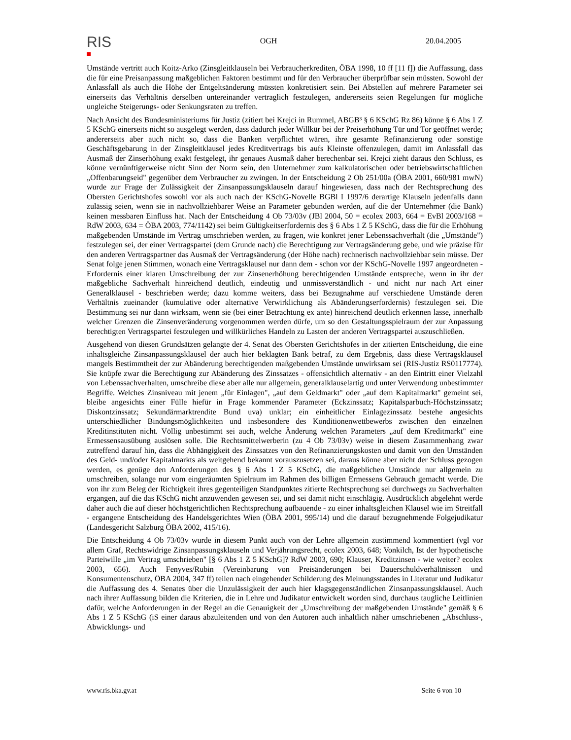RIS
OGH 20.04.2005
Umstände vertritt auch Koitz-Arko (Zinsgleitklauseln bei Verbraucherkrediten, ÖBA 1998, 10 ff [11 f]) die Auffassung, dass die für eine Preisanpassung maßgeblichen Faktoren bestimmt und für den Verbraucher überprüfbar sein müssten. Sowohl der Anlassfall als auch die Höhe der Entgeltsänderung müssten konkretisiert sein. Bei Abstellen auf mehrere Parameter sei einerseits das Verhältnis derselben untereinander vertraglich festzulegen, andererseits seien Regelungen für mögliche ungleiche Steigerungs- oder Senkungsraten zu treffen.
Nach Ansicht des Bundesministeriums für Justiz (zitiert bei Krejci in Rummel, ABGB³ § 6 KSchG Rz 86) könne § 6 Abs 1 Z 5 KSchG einerseits nicht so ausgelegt werden, dass dadurch jeder Willkür bei der Preiserhöhung Tür und Tor geöffnet werde; andererseits aber auch nicht so, dass die Banken verpflichtet wären, ihre gesamte Refinanzierung oder sonstige Geschäftsgebarung in der Zinsgleitklausel jedes Kreditvertrags bis aufs Kleinste offenzulegen, damit im Anlassfall das Ausmaß der Zinserhöhung exakt festgelegt, ihr genaues Ausmaß daher berechenbar sei. Krejci zieht daraus den Schluss, es könne vernünftigerweise nicht Sinn der Norm sein, den Unternehmer zum kalkulatorischen oder betriebswirtschaftlichen „Offenbarungseid" gegenüber dem Verbraucher zu zwingen. In der Entscheidung 2 Ob 251/00a (ÖBA 2001, 660/981 mwN) wurde zur Frage der Zulässigkeit der Zinsanpassungsklauseln darauf hingewiesen, dass nach der Rechtsprechung des Obersten Gerichtshofes sowohl vor als auch nach der KSchG-Novelle BGBl I 1997/6 derartige Klauseln jedenfalls dann zulässig seien, wenn sie in nachvollziehbarer Weise an Parameter gebunden werden, auf die der Unternehmer (die Bank) keinen messbaren Einfluss hat. Nach der Entscheidung 4 Ob 73/03v (JBl 2004, 50 = ecolex 2003, 664 = EvBl 2003/168 = RdW 2003, 634 = ÖBA 2003, 774/1142) sei beim Gültigkeitserfordernis des § 6 Abs 1 Z 5 KSchG, dass die für die Erhöhung maßgebenden Umstände im Vertrag umschrieben werden, zu fragen, wie konkret jener Lebenssachverhalt (die „Umstände") festzulegen sei, der einer Vertragspartei (dem Grunde nach) die Berechtigung zur Vertragsänderung gebe, und wie präzise für den anderen Vertragspartner das Ausmaß der Vertragsänderung (der Höhe nach) rechnerisch nachvollziehbar sein müsse. Der Senat folge jenen Stimmen, wonach eine Vertragsklausel nur dann dem - schon vor der KSchG-Novelle 1997 angeordneten - Erfordernis einer klaren Umschreibung der zur Zinsenerhöhung berechtigenden Umstände entspreche, wenn in ihr der maßgebliche Sachverhalt hinreichend deutlich, eindeutig und unmissverständlich - und nicht nur nach Art einer Generalklausel - beschrieben werde; dazu komme weiters, dass bei Bezugnahme auf verschiedene Umstände deren Verhältnis zueinander (kumulative oder alternative Verwirklichung als Abänderungserfordernis) festzulegen sei. Die Bestimmung sei nur dann wirksam, wenn sie (bei einer Betrachtung ex ante) hinreichend deutlich erkennen lasse, innerhalb welcher Grenzen die Zinsenveränderung vorgenommen werden dürfe, um so den Gestaltungsspielraum der zur Anpassung berechtigten Vertragspartei festzulegen und willkürliches Handeln zu Lasten der anderen Vertragspartei auszuschließen.
Ausgehend von diesen Grundsätzen gelangte der 4. Senat des Obersten Gerichtshofes in der zitierten Entscheidung, die eine inhaltsgleiche Zinsanpassungsklausel der auch hier beklagten Bank betraf, zu dem Ergebnis, dass diese Vertragsklausel mangels Bestimmtheit der zur Abänderung berechtigenden maßgebenden Umstände unwirksam sei (RIS-Justiz RS0117774). Sie knüpfe zwar die Berechtigung zur Abänderung des Zinssatzes - offensichtlich alternativ - an den Eintritt einer Vielzahl von Lebenssachverhalten, umschreibe diese aber alle nur allgemein, generalklauselartig und unter Verwendung unbestimmter Begriffe. Welches Zinsniveau mit jenem „für Einlagen", „auf dem Geldmarkt" oder „auf dem Kapitalmarkt" gemeint sei, bleibe angesichts einer Fülle hiefür in Frage kommender Parameter (Eckzinssatz; Kapitalsparbuch-Höchstzinssatz; Diskontzinssatz; Sekundärmarktrendite Bund uva) unklar; ein einheitlicher Einlagezinssatz bestehe angesichts unterschiedlicher Bindungsmöglichkeiten und insbesondere des Konditionenwettbewerbs zwischen den einzelnen Kreditinstituten nicht. Völlig unbestimmt sei auch, welche Änderung welchen Parameters „auf dem Kreditmarkt" eine Ermessensausübung auslösen solle. Die Rechtsmittelwerberin (zu 4 Ob 73/03v) weise in diesem Zusammenhang zwar zutreffend darauf hin, dass die Abhängigkeit des Zinssatzes von den Refinanzierungskosten und damit von den Umständen des Geld- und/oder Kapitalmarkts als weitgehend bekannt vorauszusetzen sei, daraus könne aber nicht der Schluss gezogen werden, es genüge den Anforderungen des § 6 Abs 1 Z 5 KSchG, die maßgeblichen Umstände nur allgemein zu umschreiben, solange nur vom eingeräumten Spielraum im Rahmen des billigen Ermessens Gebrauch gemacht werde. Die von ihr zum Beleg der Richtigkeit ihres gegenteiligen Standpunktes zitierte Rechtsprechung sei durchwegs zu Sachverhalten ergangen, auf die das KSchG nicht anzuwenden gewesen sei, und sei damit nicht einschlägig. Ausdrücklich abgelehnt werde daher auch die auf dieser höchstgerichtlichen Rechtsprechung aufbauende - zu einer inhaltsgleichen Klausel wie im Streitfall - ergangene Entscheidung des Handelsgerichtes Wien (ÖBA 2001, 995/14) und die darauf bezugnehmende Folgejudikatur (Landesgericht Salzburg ÖBA 2002, 415/16).
Die Entscheidung 4 Ob 73/03v wurde in diesem Punkt auch von der Lehre allgemein zustimmend kommentiert (vgl vor allem Graf, Rechtswidrige Zinsanpassungsklauseln und Verjährungsrecht, ecolex 2003, 648; Vonkilch, Ist der hypothetische Parteiwille „im Vertrag umschrieben" [§ 6 Abs 1 Z 5 KSchG]? RdW 2003, 690; Klauser, Kreditzinsen - wie weiter? ecolex 2003, 656). Auch Fenyves/Rubin (Vereinbarung von Preisänderungen bei Dauerschuldverhältnissen und Konsumentenschutz, ÖBA 2004, 347 ff) teilen nach eingehender Schilderung des Meinungsstandes in Literatur und Judikatur die Auffassung des 4. Senates über die Unzulässigkeit der auch hier klagsgegenständlichen Zinsanpassungsklausel. Auch nach ihrer Auffassung bilden die Kriterien, die in Lehre und Judikatur entwickelt worden sind, durchaus taugliche Leitlinien dafür, welche Anforderungen in der Regel an die Genauigkeit der „Umschreibung der maßgebenden Umstände" gemäß § 6 Abs 1 Z 5 KSchG (iS einer daraus abzuleitenden und von den Autoren auch inhaltlich näher umschriebenen „Abschluss-, Abwicklungs- und
www.ris.bka.gv.at Seite 6 von 10